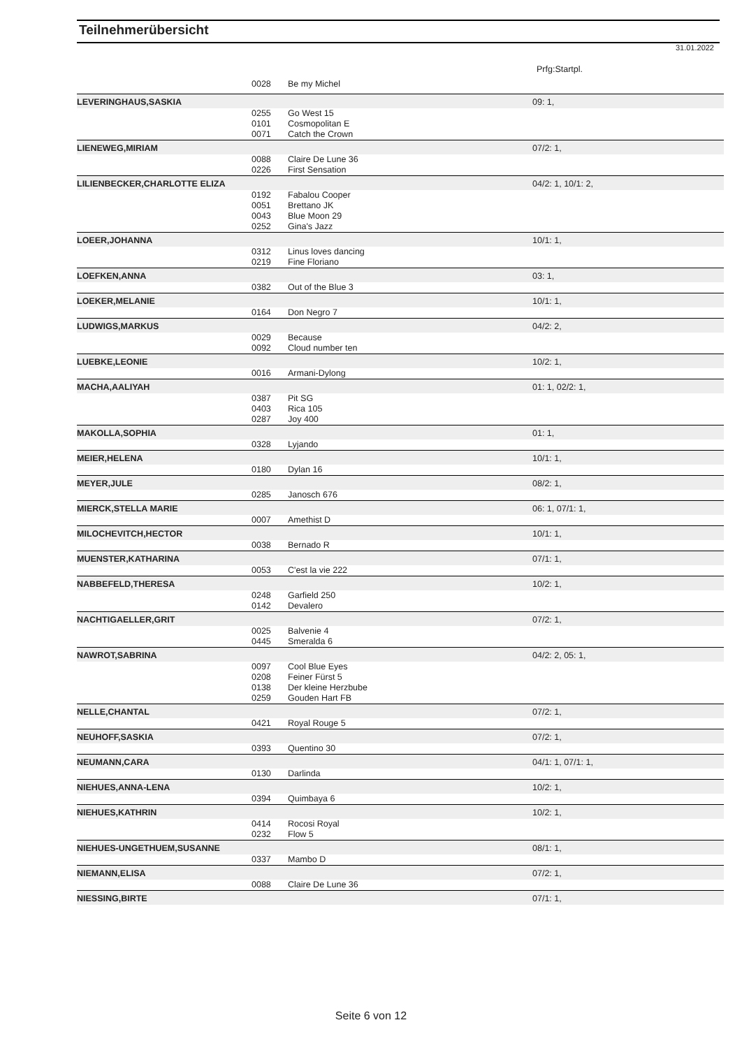Teilnehmerübersicht
31.01.2022
Prfg:Startpl.
| | 0028 | Be my Michel | |
| LEVERINGHAUS,SASKIA | | | 09: 1, |
| | 0255 | Go West 15 | |
| | 0101 | Cosmopolitan E | |
| | 0071 | Catch the Crown | |
| LIENEWEG,MIRIAM | | | 07/2: 1, |
| | 0088 | Claire De Lune 36 | |
| | 0226 | First Sensation | |
| LILIENBECKER,CHARLOTTE ELIZA | | | 04/2: 1, 10/1: 2, |
| | 0192 | Fabalou Cooper | |
| | 0051 | Brettano JK | |
| | 0043 | Blue Moon 29 | |
| | 0252 | Gina's Jazz | |
| LOEER,JOHANNA | | | 10/1: 1, |
| | 0312 | Linus loves dancing | |
| | 0219 | Fine Floriano | |
| LOEFKEN,ANNA | | | 03: 1, |
| | 0382 | Out of the Blue 3 | |
| LOEKER,MELANIE | | | 10/1: 1, |
| | 0164 | Don Negro 7 | |
| LUDWIGS,MARKUS | | | 04/2: 2, |
| | 0029 | Because | |
| | 0092 | Cloud number ten | |
| LUEBKE,LEONIE | | | 10/2: 1, |
| | 0016 | Armani-Dylong | |
| MACHA,AALIYAH | | | 01: 1, 02/2: 1, |
| | 0387 | Pit SG | |
| | 0403 | Rica 105 | |
| | 0287 | Joy 400 | |
| MAKOLLA,SOPHIA | | | 01: 1, |
| | 0328 | Lyjando | |
| MEIER,HELENA | | | 10/1: 1, |
| | 0180 | Dylan 16 | |
| MEYER,JULE | | | 08/2: 1, |
| | 0285 | Janosch 676 | |
| MIERCK,STELLA MARIE | | | 06: 1, 07/1: 1, |
| | 0007 | Amethist D | |
| MILOCHEVITCH,HECTOR | | | 10/1: 1, |
| | 0038 | Bernado R | |
| MUENSTER,KATHARINA | | | 07/1: 1, |
| | 0053 | C'est la vie 222 | |
| NABBEFELD,THERESA | | | 10/2: 1, |
| | 0248 | Garfield 250 | |
| | 0142 | Devalero | |
| NACHTIGAELLER,GRIT | | | 07/2: 1, |
| | 0025 | Balvenie 4 | |
| | 0445 | Smeralda 6 | |
| NAWROT,SABRINA | | | 04/2: 2, 05: 1, |
| | 0097 | Cool Blue Eyes | |
| | 0208 | Feiner Fürst 5 | |
| | 0138 | Der kleine Herzbube | |
| | 0259 | Gouden Hart FB | |
| NELLE,CHANTAL | | | 07/2: 1, |
| | 0421 | Royal Rouge 5 | |
| NEUHOFF,SASKIA | | | 07/2: 1, |
| | 0393 | Quentino 30 | |
| NEUMANN,CARA | | | 04/1: 1, 07/1: 1, |
| | 0130 | Darlinda | |
| NIEHUES,ANNA-LENA | | | 10/2: 1, |
| | 0394 | Quimbaya 6 | |
| NIEHUES,KATHRIN | | | 10/2: 1, |
| | 0414 | Rocosi Royal | |
| | 0232 | Flow 5 | |
| NIEHUES-UNGETHUEM,SUSANNE | | | 08/1: 1, |
| | 0337 | Mambo D | |
| NIEMANN,ELISA | | | 07/2: 1, |
| | 0088 | Claire De Lune 36 | |
| NIESSING,BIRTE | | | 07/1: 1, |
Seite 6 von 12